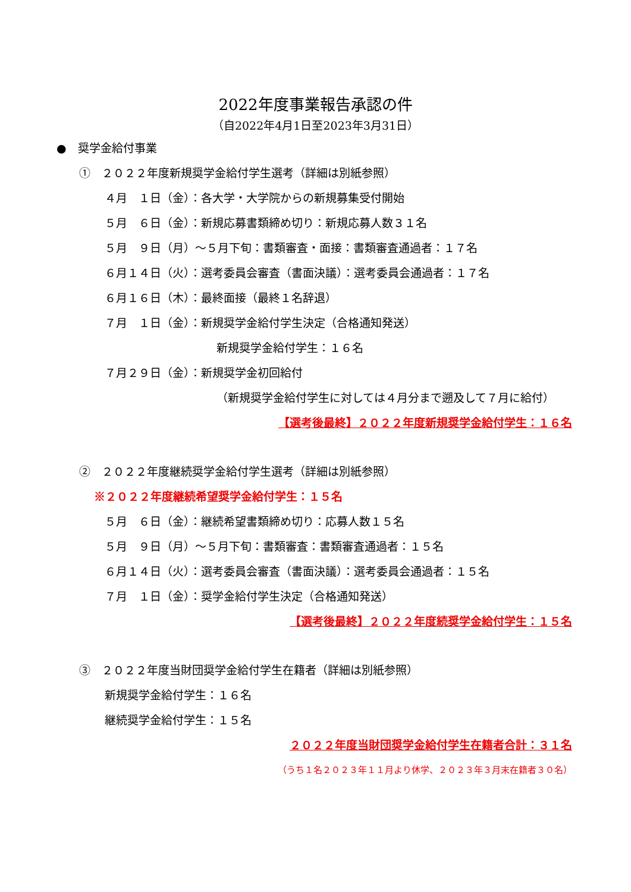2022年度事業報告承認の件
（自2022年4月1日至2023年3月31日）
●　奨学金給付事業
①　２０２２年度新規奨学金給付学生選考（詳細は別紙参照）
４月　１日（金）：各大学・大学院からの新規募集受付開始
５月　６日（金）：新規応募書類締め切り：新規応募人数３１名
５月　９日（月）～５月下旬：書類審査・面接：書類審査通過者：１７名
６月１４日（火）：選考委員会審査（書面決議）：選考委員会通過者：１７名
６月１６日（木）：最終面接（最終１名辞退）
７月　１日（金）：新規奨学金給付学生決定（合格通知発送）
新規奨学金給付学生：１６名
７月２９日（金）：新規奨学金初回給付
（新規奨学金給付学生に対しては４月分まで遡及して７月に給付）
【選考後最終】２０２２年度新規奨学金給付学生：１６名
②　２０２２年度継続奨学金給付学生選考（詳細は別紙参照）
※２０２２年度継続希望奨学金給付学生：１５名
５月　６日（金）：継続希望書類締め切り：応募人数１５名
５月　９日（月）～５月下旬：書類審査：書類審査通過者：１５名
６月１４日（火）：選考委員会審査（書面決議）：選考委員会通過者：１５名
７月　１日（金）：奨学金給付学生決定（合格通知発送）
【選考後最終】２０２２年度続奨学金給付学生：１５名
③　２０２２年度当財団奨学金給付学生在籍者（詳細は別紙参照）
新規奨学金給付学生：１６名
継続奨学金給付学生：１５名
２０２２年度当財団奨学金給付学生在籍者合計：３１名
（うち１名２０２３年１１月より休学、２０２３年３月末在籍者３０名）